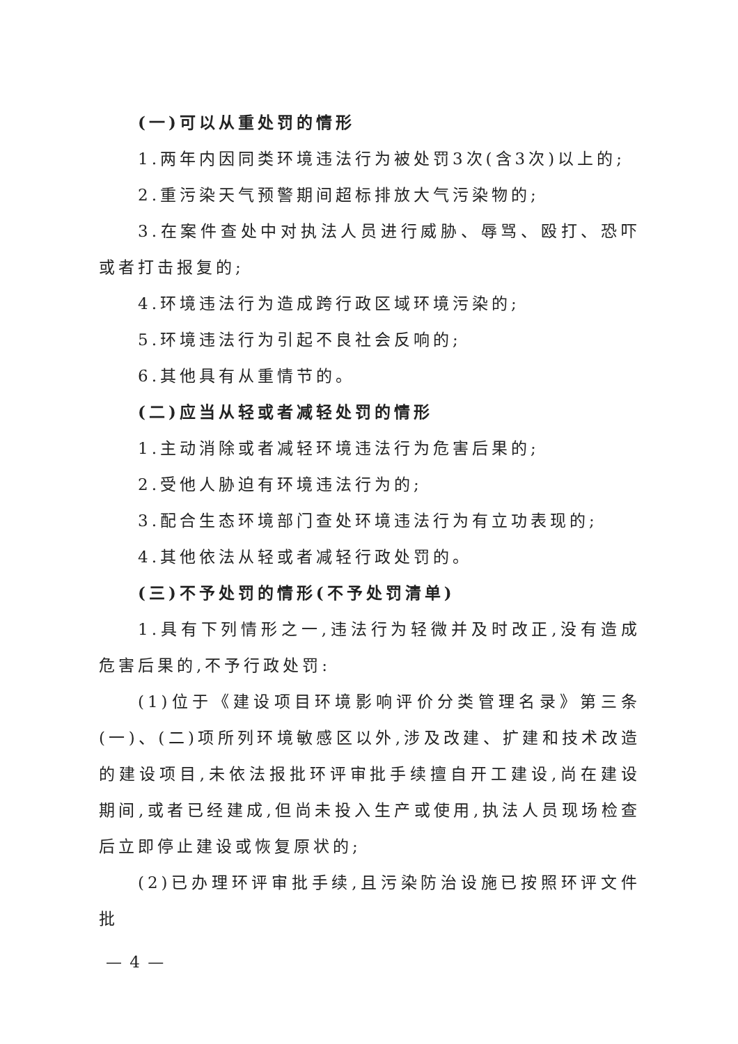(一)可以从重处罚的情形
1.两年内因同类环境违法行为被处罚3次(含3次)以上的;
2.重污染天气预警期间超标排放大气污染物的;
3.在案件查处中对执法人员进行威胁、辱骂、殴打、恐吓或者打击报复的;
4.环境违法行为造成跨行政区域环境污染的;
5.环境违法行为引起不良社会反响的;
6.其他具有从重情节的。
(二)应当从轻或者减轻处罚的情形
1.主动消除或者减轻环境违法行为危害后果的;
2.受他人胁迫有环境违法行为的;
3.配合生态环境部门查处环境违法行为有立功表现的;
4.其他依法从轻或者减轻行政处罚的。
(三)不予处罚的情形(不予处罚清单)
1.具有下列情形之一,违法行为轻微并及时改正,没有造成危害后果的,不予行政处罚:
(1)位于《建设项目环境影响评价分类管理名录》第三条(一)、(二)项所列环境敏感区以外,涉及改建、扩建和技术改造的建设项目,未依法报批环评审批手续擅自开工建设,尚在建设期间,或者已经建成,但尚未投入生产或使用,执法人员现场检查后立即停止建设或恢复原状的;
(2)已办理环评审批手续,且污染防治设施已按照环评文件批
— 4 —